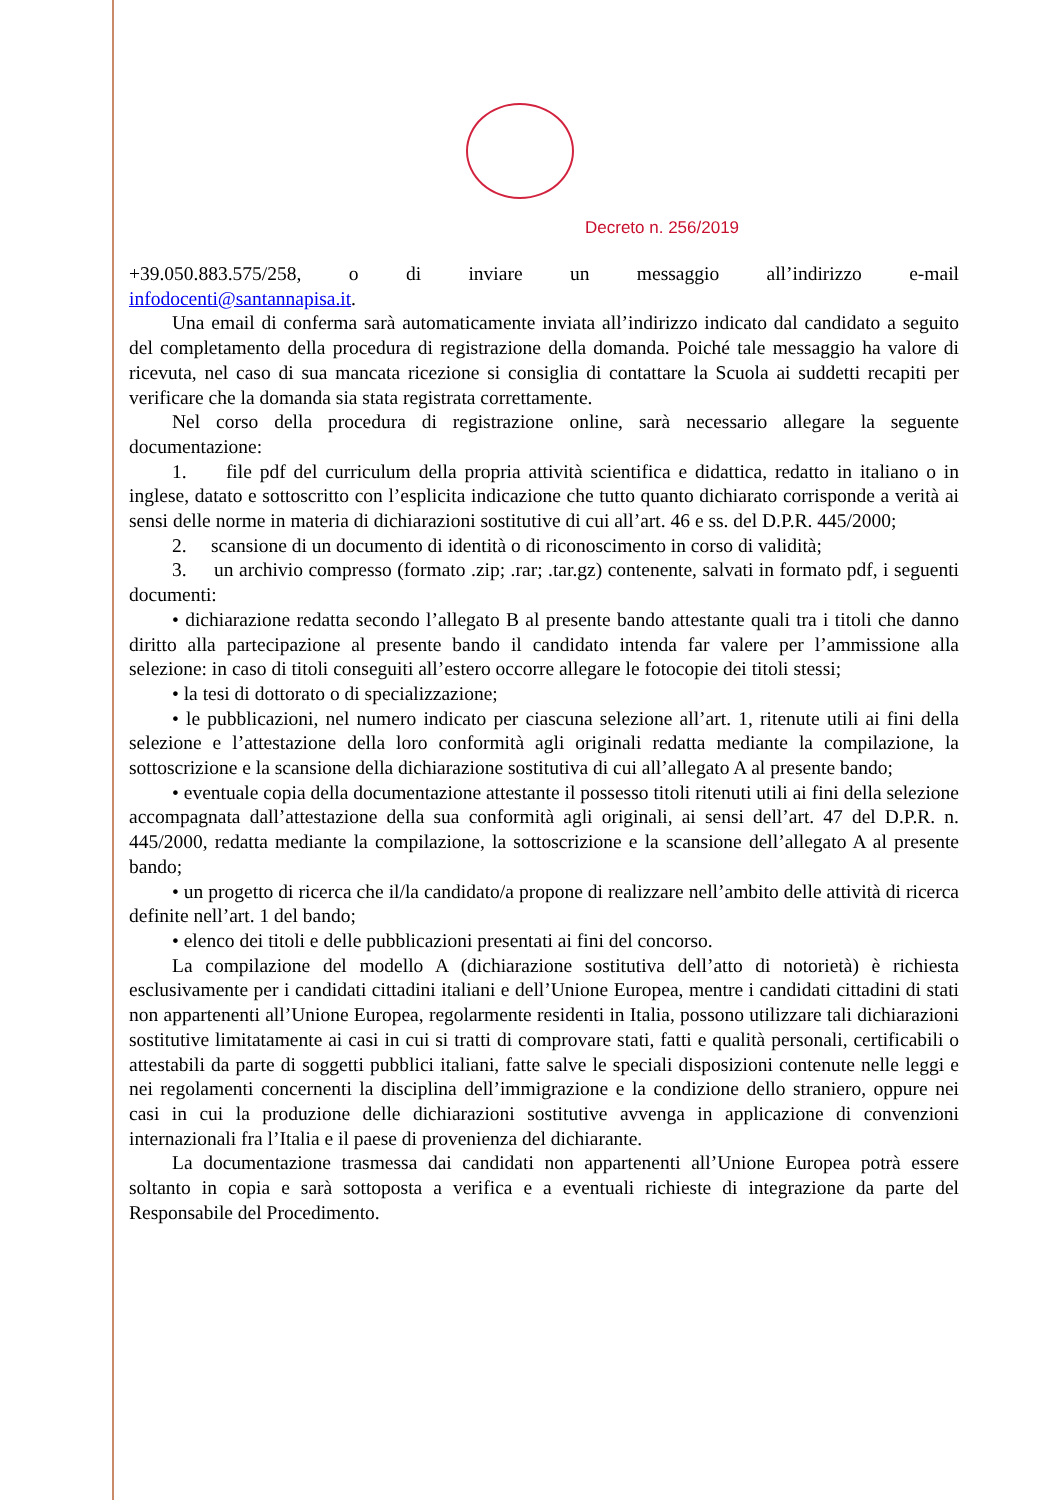Decreto n. 256/2019
+39.050.883.575/258, o di inviare un messaggio all’indirizzo e-mail
infodocenti@santannapisa.it.
Una email di conferma sarà automaticamente inviata all’indirizzo indicato dal candidato a seguito del completamento della procedura di registrazione della domanda. Poiché tale messaggio ha valore di ricevuta, nel caso di sua mancata ricezione si consiglia di contattare la Scuola ai suddetti recapiti per verificare che la domanda sia stata registrata correttamente.
Nel corso della procedura di registrazione online, sarà necessario allegare la seguente documentazione:
1. file pdf del curriculum della propria attività scientifica e didattica, redatto in italiano o in inglese, datato e sottoscritto con l’esplicita indicazione che tutto quanto dichiarato corrisponde a verità ai sensi delle norme in materia di dichiarazioni sostitutive di cui all’art. 46 e ss. del D.P.R. 445/2000;
2. scansione di un documento di identità o di riconoscimento in corso di validità;
3. un archivio compresso (formato .zip; .rar; .tar.gz) contenente, salvati in formato pdf, i seguenti documenti:
• dichiarazione redatta secondo l’allegato B al presente bando attestante quali tra i titoli che danno diritto alla partecipazione al presente bando il candidato intenda far valere per l’ammissione alla selezione: in caso di titoli conseguiti all’estero occorre allegare le fotocopie dei titoli stessi;
• la tesi di dottorato o di specializzazione;
• le pubblicazioni, nel numero indicato per ciascuna selezione all’art. 1, ritenute utili ai fini della selezione e l’attestazione della loro conformità agli originali redatta mediante la compilazione, la sottoscrizione e la scansione della dichiarazione sostitutiva di cui all’allegato A al presente bando;
• eventuale copia della documentazione attestante il possesso titoli ritenuti utili ai fini della selezione accompagnata dall’attestazione della sua conformità agli originali, ai sensi dell’art. 47 del D.P.R. n. 445/2000, redatta mediante la compilazione, la sottoscrizione e la scansione dell’allegato A al presente bando;
• un progetto di ricerca che il/la candidato/a propone di realizzare nell’ambito delle attività di ricerca definite nell’art. 1 del bando;
• elenco dei titoli e delle pubblicazioni presentati ai fini del concorso.
La compilazione del modello A (dichiarazione sostitutiva dell’atto di notorietà) è richiesta esclusivamente per i candidati cittadini italiani e dell’Unione Europea, mentre i candidati cittadini di stati non appartenenti all’Unione Europea, regolarmente residenti in Italia, possono utilizzare tali dichiarazioni sostitutive limitatamente ai casi in cui si tratti di comprovare stati, fatti e qualità personali, certificabili o attestabili da parte di soggetti pubblici italiani, fatte salve le speciali disposizioni contenute nelle leggi e nei regolamenti concernenti la disciplina dell’immigrazione e la condizione dello straniero, oppure nei casi in cui la produzione delle dichiarazioni sostitutive avvenga in applicazione di convenzioni internazionali fra l’Italia e il paese di provenienza del dichiarante.
La documentazione trasmessa dai candidati non appartenenti all’Unione Europea potrà essere soltanto in copia e sarà sottoposta a verifica e a eventuali richieste di integrazione da parte del Responsabile del Procedimento.